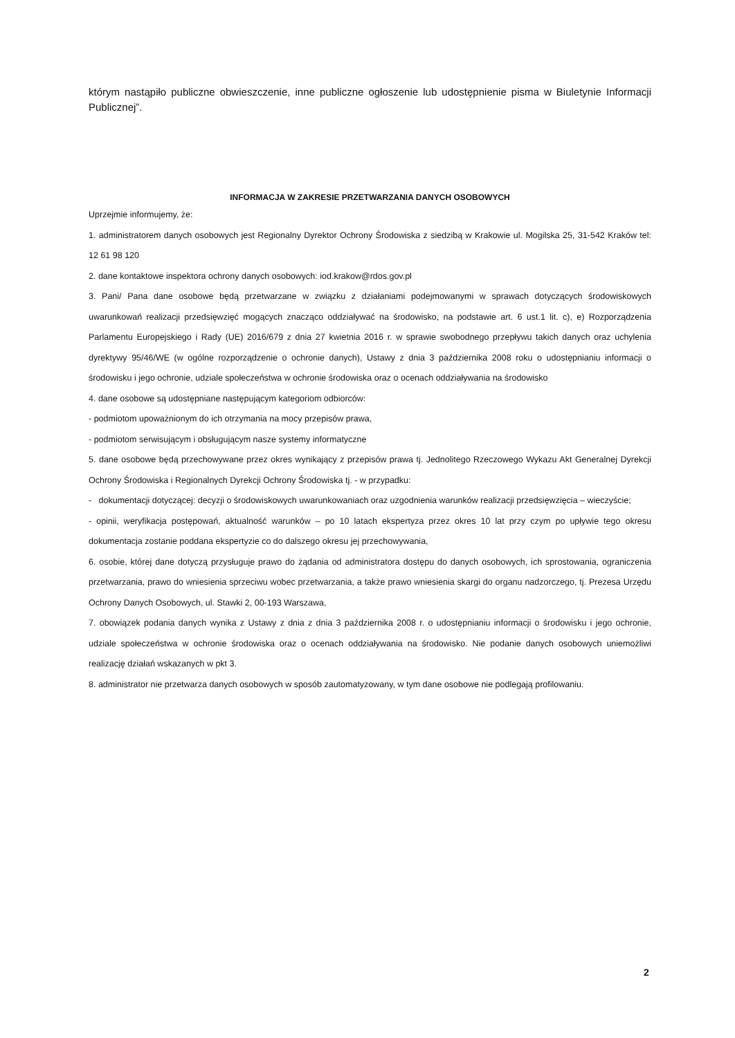którym nastąpiło publiczne obwieszczenie, inne publiczne ogłoszenie lub udostępnienie pisma w Biuletynie Informacji Publicznej”.
INFORMACJA W ZAKRESIE PRZETWARZANIA DANYCH OSOBOWYCH
Uprzejmie informujemy, że:
1. administratorem danych osobowych jest Regionalny Dyrektor Ochrony Środowiska z siedzibą w Krakowie ul. Mogilska 25, 31-542 Kraków tel: 12 61 98 120
2. dane kontaktowe inspektora ochrony danych osobowych: iod.krakow@rdos.gov.pl
3. Pani/ Pana dane osobowe będą przetwarzane w związku z działaniami podejmowanymi w sprawach dotyczących środowiskowych uwarunkowań realizacji przedsięwzięć mogących znacząco oddziaływać na środowisko, na podstawie art. 6 ust.1 lit. c), e) Rozporządzenia Parlamentu Europejskiego i Rady (UE) 2016/679 z dnia 27 kwietnia 2016 r. w sprawie swobodnego przepływu takich danych oraz uchylenia dyrektywy 95/46/WE (w ogólne rozporządzenie o ochronie danych), Ustawy z dnia 3 października 2008 roku o udostępnianiu informacji o środowisku i jego ochronie, udziale społeczeństwa w ochronie środowiska oraz o ocenach oddziaływania na środowisko
4. dane osobowe są udostępniane następującym kategoriom odbiorców:
- podmiotom upoważnionym do ich otrzymania na mocy przepisów prawa,
- podmiotom serwisującym i obsługującym nasze systemy informatyczne
5. dane osobowe będą przechowywane przez okres wynikający z przepisów prawa tj. Jednolitego Rzeczowego Wykazu Akt Generalnej Dyrekcji Ochrony Środowiska i Regionalnych Dyrekcji Ochrony Środowiska tj. - w przypadku:
- dokumentacji dotyczącej: decyzji o środowiskowych uwarunkowaniach oraz uzgodnienia warunków realizacji przedsięwzięcia – wieczyście;
- opinii, weryfikacja postępowań, aktualność warunków – po 10 latach ekspertyza przez okres 10 lat przy czym po upływie tego okresu dokumentacja zostanie poddana ekspertyzie co do dalszego okresu jej przechowywania,
6. osobie, której dane dotyczą przysługuje prawo do żądania od administratora dostępu do danych osobowych, ich sprostowania, ograniczenia przetwarzania, prawo do wniesienia sprzeciwu wobec przetwarzania, a także prawo wniesienia skargi do organu nadzorczego, tj. Prezesa Urzędu Ochrony Danych Osobowych, ul. Stawki 2, 00-193 Warszawa,
7. obowiązek podania danych wynika z Ustawy z dnia z dnia 3 października 2008 r. o udostępnianiu informacji o środowisku i jego ochronie, udziale społeczeństwa w ochronie środowiska oraz o ocenach oddziaływania na środowisko. Nie podanie danych osobowych uniemożliwi realizację działań wskazanych w pkt 3.
8. administrator nie przetwarza danych osobowych w sposób zautomatyzowany, w tym dane osobowe nie podlegają profilowaniu.
2